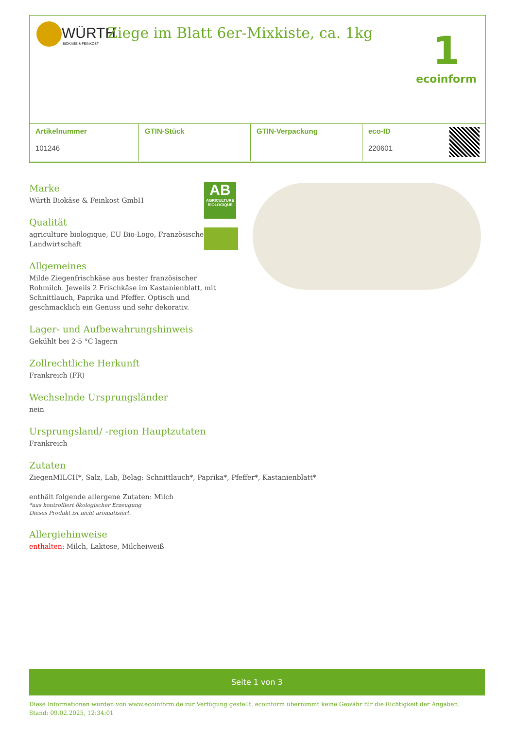WÜRTH
BIOKÄSE & FEINKOST
Ziege im Blatt 6er-Mixkiste, ca. 1kg
1
ecoinform
| Artikelnummer 101246 | GTIN-Stück | GTIN-Verpackung | eco-ID 220601 |
| --- | --- | --- | --- |
Marke
Würth Biokäse & Feinkost GmbH
Qualität
agriculture biologique, EU Bio-Logo, Französische Landwirtschaft
Allgemeines
Milde Ziegenfrischkäse aus bester französischer Rohmilch. Jeweils 2 Frischkäse im Kastanienblatt, mit Schnittlauch, Paprika und Pfeffer. Optisch und geschmacklich ein Genuss und sehr dekorativ.
Lager- und Aufbewahrungshinweis
Gekühlt bei 2-5 °C lagern
Zollrechtliche Herkunft
Frankreich (FR)
Wechselnde Ursprungsländer
nein
Ursprungsland/ -region Hauptzutaten
Frankreich
Zutaten
ZiegenMILCH*, Salz, Lab, Belag: Schnittlauch*, Paprika*, Pfeffer*, Kastanienblatt*
enthält folgende allergene Zutaten: Milch
*aus kontrolliert ökologischer Erzeugung
Dieses Produkt ist nicht aromatisiert.
Allergiehinweise
enthalten: Milch, Laktose, Milcheiweiß
AB
AGRICULTURE BIOLOGIQUE
Seite 1 von 3
Diese Informationen wurden von www.ecoinform.de zur Verfügung gestellt. ecoinform übernimmt keine Gewähr für die Richtigkeit der Angaben.
Stand: 09.02.2025, 12:34:01